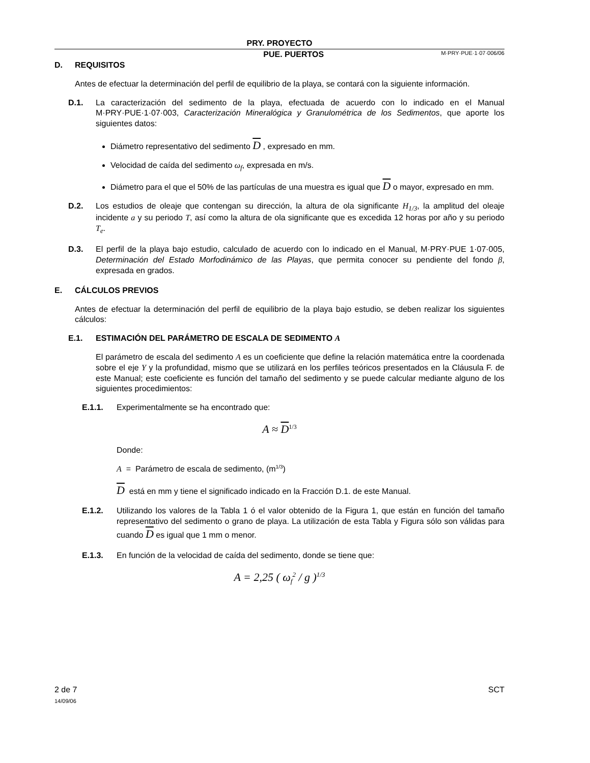PRY. PROYECTO
PUE. PUERTOS M·PRY·PUE·1·07·006/06
D. REQUISITOS
Antes de efectuar la determinación del perfil de equilibrio de la playa, se contará con la siguiente información.
D.1. La caracterización del sedimento de la playa, efectuada de acuerdo con lo indicado en el Manual M·PRY·PUE·1·07·003, Caracterización Mineralógica y Granulométrica de los Sedimentos, que aporte los siguientes datos:
Diámetro representativo del sedimento D , expresado en mm.
Velocidad de caída del sedimento ω<sub>f</sub>, expresada en m/s.
Diámetro para el que el 50% de las partículas de una muestra es igual que D o mayor, expresado en mm.
D.2. Los estudios de oleaje que contengan su dirección, la altura de ola significante H<sub>1/3</sub>, la amplitud del oleaje incidente a y su periodo T, así como la altura de ola significante que es excedida 12 horas por año y su periodo T<sub>e</sub>.
D.3. El perfil de la playa bajo estudio, calculado de acuerdo con lo indicado en el Manual, M·PRY·PUE 1·07·005, Determinación del Estado Morfodinámico de las Playas, que permita conocer su pendiente del fondo β, expresada en grados.
E. CÁLCULOS PREVIOS
Antes de efectuar la determinación del perfil de equilibrio de la playa bajo estudio, se deben realizar los siguientes cálculos:
E.1. ESTIMACIÓN DEL PARÁMETRO DE ESCALA DE SEDIMENTO A
El parámetro de escala del sedimento A es un coeficiente que define la relación matemática entre la coordenada sobre el eje Y y la profundidad, mismo que se utilizará en los perfiles teóricos presentados en la Cláusula F. de este Manual; este coeficiente es función del tamaño del sedimento y se puede calcular mediante alguno de los siguientes procedimientos:
E.1.1. Experimentalmente se ha encontrado que:
A ≈ D<sup>1/3</sup>
Donde:
A = Parámetro de escala de sedimento, (m<sup>1/3</sup>)
D está en mm y tiene el significado indicado en la Fracción D.1. de este Manual.
E.1.2. Utilizando los valores de la Tabla 1 ó el valor obtenido de la Figura 1, que están en función del tamaño representativo del sedimento o grano de playa. La utilización de esta Tabla y Figura sólo son válidas para cuando D es igual que 1 mm o menor.
E.1.3. En función de la velocidad de caída del sedimento, donde se tiene que:
A = 2,25 ( ω<sub>f</sub><sup>2</sup> / g )<sup>1/3</sup>
2 de 7
14/09/06
SCT